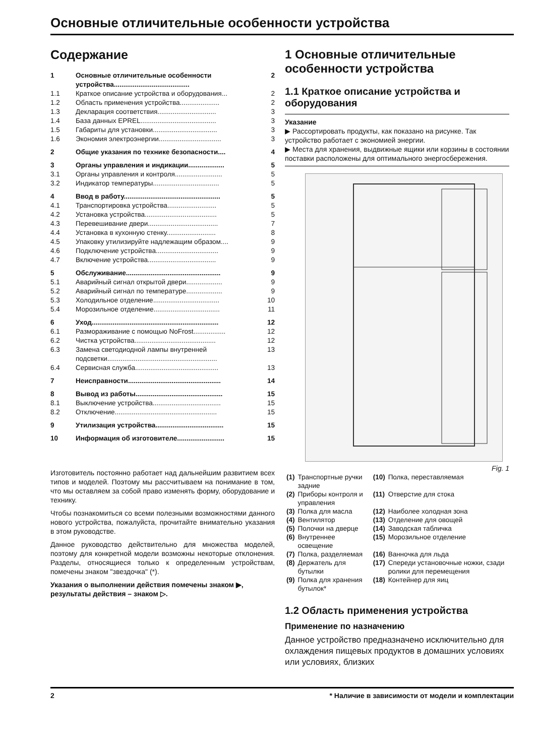Основные отличительные особенности устройства
Содержание
| 1 | Основные отличительные особенности устройства........................................ | 2 |
| 1.1 | Краткое описание устройства и оборудования... | 2 |
| 1.2 | Область применения устройства..................... | 2 |
| 1.3 | Декларация соответствия............................... | 3 |
| 1.4 | База данных EPREL........................................ | 3 |
| 1.5 | Габариты для установки.................................. | 3 |
| 1.6 | Экономия электроэнергии................................. | 3 |
| 2 | Общие указания по технике безопасности.... | 4 |
| 3 | Органы управления и индикации................... | 5 |
| 3.1 | Органы управления и контроля......................... | 5 |
| 3.2 | Индикатор температуры................................... | 5 |
| 4 | Ввод в работу................................................... | 5 |
| 4.1 | Транспортировка устройства.......................... | 5 |
| 4.2 | Установка устройства...................................... | 5 |
| 4.3 | Перевешивание двери..................................... | 7 |
| 4.4 | Установка в кухонную стенку.......................... | 8 |
| 4.5 | Упаковку утилизируйте надлежащим образом.... | 9 |
| 4.6 | Подключение устройства................................. | 9 |
| 4.7 | Включение устройства.................................... | 9 |
| 5 | Обслуживание.................................................. | 9 |
| 5.1 | Аварийный сигнал открытой двери................... | 9 |
| 5.2 | Аварийный сигнал по температуре................... | 9 |
| 5.3 | Холодильное отделение................................... | 10 |
| 5.4 | Морозильное отделение................................... | 11 |
| 6 | Уход................................................................... | 12 |
| 6.1 | Размораживание с помощью NoFrost................. | 12 |
| 6.2 | Чистка устройства........................................... | 12 |
| 6.3 | Замена светодиодной лампы внутренней подсветки.......................................................... | 13 |
| 6.4 | Сервисная служба............................................ | 13 |
| 7 | Неисправности................................................. | 14 |
| 8 | Вывод из работы.............................................. | 15 |
| 8.1 | Выключение устройства.................................... | 15 |
| 8.2 | Отключение...................................................... | 15 |
| 9 | Утилизация устройства.................................... | 15 |
| 10 | Информация об изготовителе......................... | 15 |
Изготовитель постоянно работает над дальнейшим развитием всех типов и моделей. Поэтому мы рассчитываем на понимание в том, что мы оставляем за собой право изменять форму, оборудование и технику.
Чтобы познакомиться со всеми полезными возможностями данного нового устройства, пожалуйста, прочитайте внимательно указания в этом руководстве.
Данное руководство действительно для множества моделей, поэтому для конкретной модели возможны некоторые отклонения. Разделы, относящиеся только к определенным устройствам, помечены знаком "звездочка" (*).
Указания о выполнении действия помечены знаком ▶, результаты действия – знаком ▷.
1 Основные отличительные особенности устройства
1.1 Краткое описание устройства и оборудования
Указание
▶ Рассортировать продукты, как показано на рисунке. Так устройство работает с экономией энергии.
▶ Места для хранения, выдвижные ящики или корзины в состоянии поставки расположены для оптимального энергосбережения.
Fig. 1
| (1) | Транспортные ручки задние | (10) | Полка, переставляемая |
| (2) | Приборы контроля и управления | (11) | Отверстие для стока |
| (3) | Полка для масла | (12) | Наиболее холодная зона |
| (4) | Вентилятор | (13) | Отделение для овощей |
| (5) | Полочки на дверце | (14) | Заводская табличка |
| (6) | Внутреннее освещение | (15) | Морозильное отделение |
| (7) | Полка, разделяемая | (16) | Ванночка для льда |
| (8) | Держатель для бутылки | (17) | Спереди установочные ножки, сзади ролики для перемещения |
| (9) | Полка для хранения бутылок* | (18) | Контейнер для яиц |
1.2 Область применения устройства
Применение по назначению
Данное устройство предназначено исключительно для охлаждения пищевых продуктов в домашних условиях или условиях, близких
2 * Наличие в зависимости от модели и комплектации